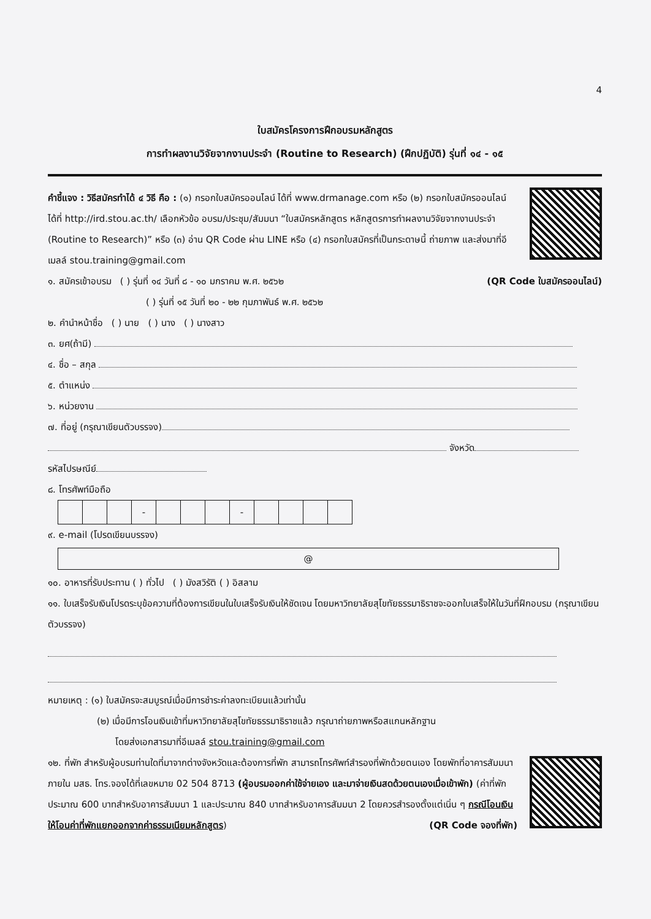4
ใบสมัครโครงการฝึกอบรมหลักสูตร
การทำผลงานวิจัยจากงานประจำ (Routine to Research) (ฝึกปฏิบัติ) รุ่นที่ ๑๔ - ๑๕
คำชี้แจง : วิธีสมัครทำได้ ๔ วิธี คือ : (๑) กรอกใบสมัครออนไลน์ ได้ที่ www.drmanage.com หรือ (๒) กรอกใบสมัครออนไลน์ ได้ที่ http://ird.stou.ac.th/ เลือกหัวข้อ อบรม/ประชุม/สัมมนา “ใบสมัครหลักสูตร หลักสูตรการทำผลงานวิจัยจากงานประจำ (Routine to Research)” หรือ (๓) อ่าน QR Code ผ่าน LINE หรือ (๔) กรอกใบสมัครที่เป็นกระดาษนี้ ถ่ายภาพ และส่งมาที่อีเมลล์ stou.training@gmail.com
๑. สมัครเข้าอบรม ( ) รุ่นที่ ๑๔ วันที่ ๘ - ๑๐ มกราคม พ.ศ. ๒๕๖๒ (QR Code ใบสมัครออนไลน์)
( ) รุ่นที่ ๑๕ วันที่ ๒๐ - ๒๒ กุมภาพันธ์ พ.ศ. ๒๕๖๒
๒. คำนำหน้าชื่อ ( ) นาย ( ) นาง ( ) นางสาว
๓. ยศ(ถ้ามี)
๔. ชื่อ – สกุล
๕. ตำแหน่ง
๖. หน่วยงาน
๗. ที่อยู่ (กรุณาเขียนตัวบรรจง)
จังหวัด
รหัสไปรษณีย์
๘. โทรศัพท์มือถือ
| | | | - | | | | - | | | | |
๙. e-mail (โปรดเขียนบรรจง)
@
๑๐. อาหารที่รับประทาน ( ) ทั่วไป ( ) มังสวิรัติ ( ) อิสลาม
๑๑. ใบเสร็จรับเงินโปรดระบุข้อความที่ต้องการเขียนในใบเสร็จรับเงินให้ชัดเจน โดยมหาวิทยาลัยสุโขทัยธรรมาธิราชจะออกใบเสร็จให้ในวันที่ฝึกอบรม (กรุณาเขียนตัวบรรจง)
หมายเหตุ : (๑) ใบสมัครจะสมบูรณ์เมื่อมีการชำระค่าลงทะเบียนแล้วเท่านั้น
(๒) เมื่อมีการโอนเงินเข้าที่มหาวิทยาลัยสุโขทัยธรรมาธิราชแล้ว กรุณาถ่ายภาพหรือสแกนหลักฐาน
โดยส่งเอกสารมาที่อีเมลล์ stou.training@gmail.com
๑๒. ที่พัก สำหรับผู้อบรมท่านใดที่มาจากต่างจังหวัดและต้องการที่พัก สามารถโทรศัพท์สำรองที่พักด้วยตนเอง โดยพักที่อาคารสัมมนา ภายใน มสธ. โทร.จองได้ที่เลขหมาย 02 504 8713 (ผู้อบรมออกค่าใช้จ่ายเอง และมาจ่ายเงินสดด้วยตนเองเมื่อเข้าพัก) (ค่าที่พักประมาณ 600 บาทสำหรับอาคารสัมมนา 1 และประมาณ 840 บาทสำหรับอาคารสัมมนา 2 โดยควรสำรองตั้งแต่เนิ่น ๆ กรณีโอนเงิน ให้โอนค่าที่พักแยกออกจากค่าธรรมเนียมหลักสูตร) (QR Code จองที่พัก)